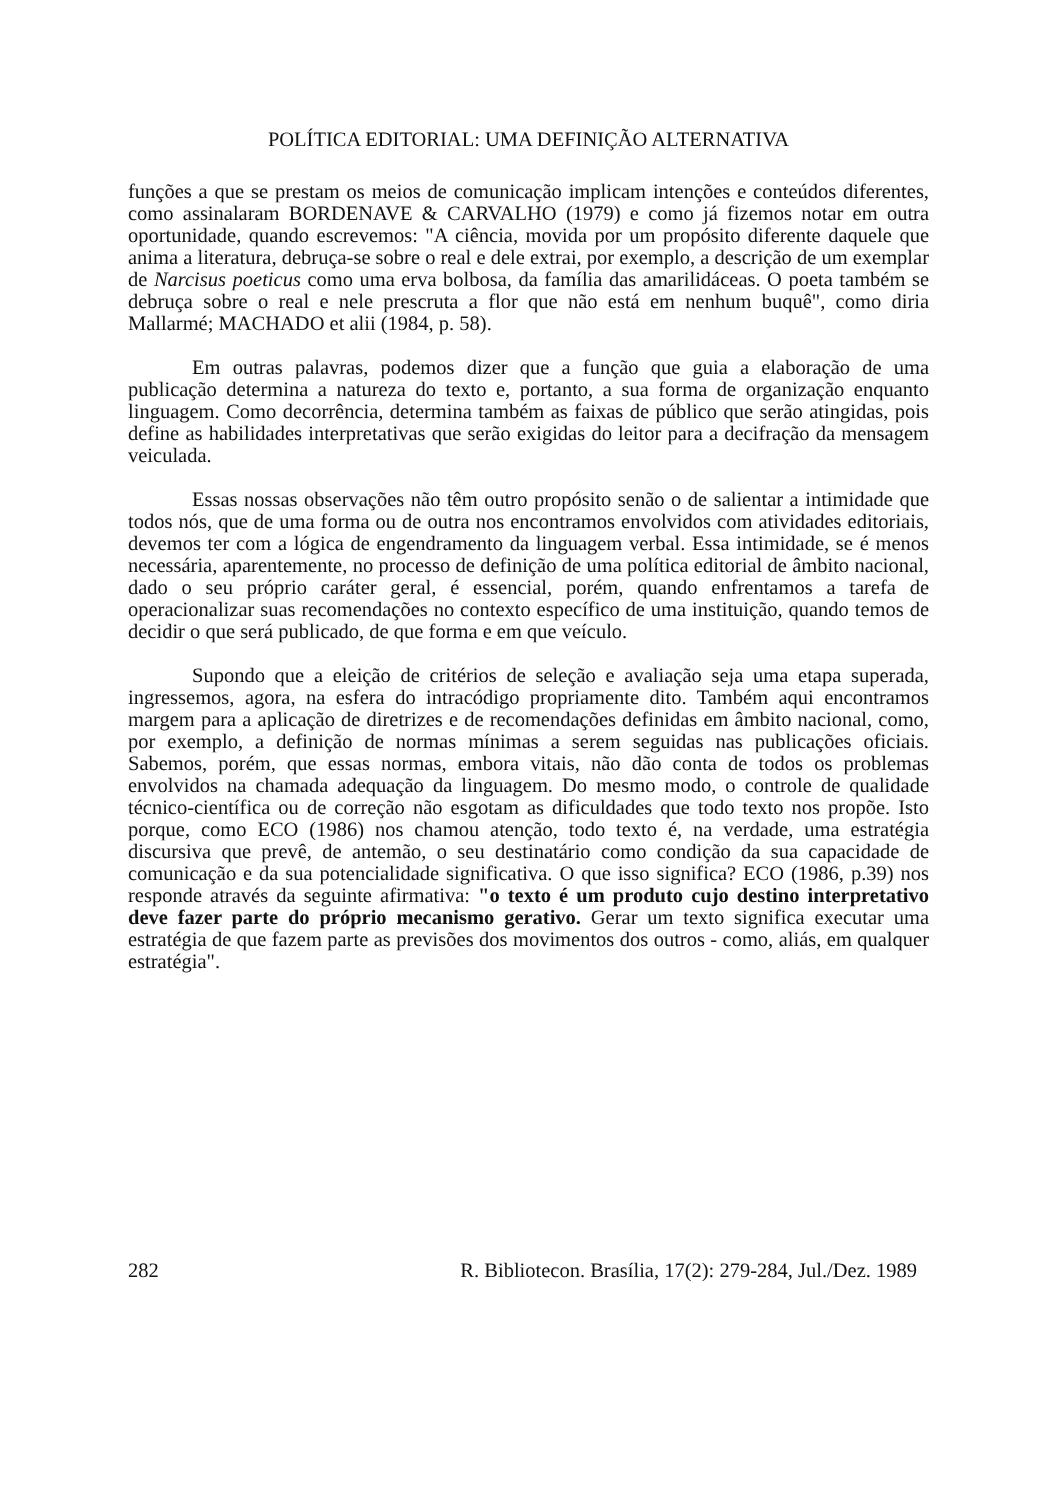POLÍTICA EDITORIAL: UMA DEFINIÇÃO ALTERNATIVA
funções a que se prestam os meios de comunicação implicam intenções e conteúdos diferentes, como assinalaram BORDENAVE & CARVALHO (1979) e como já fizemos notar em outra oportunidade, quando escrevemos: "A ciência, movida por um propósito diferente daquele que anima a literatura, debruça-se sobre o real e dele extrai, por exemplo, a descrição de um exemplar de Narcisus poeticus como uma erva bolbosa, da família das amarilidáceas. O poeta também se debruça sobre o real e nele prescruta a flor que não está em nenhum buquê", como diria Mallarmé; MACHADO et alii (1984, p. 58).
Em outras palavras, podemos dizer que a função que guia a elaboração de uma publicação determina a natureza do texto e, portanto, a sua forma de organização enquanto linguagem. Como decorrência, determina também as faixas de público que serão atingidas, pois define as habilidades interpretativas que serão exigidas do leitor para a decifração da mensagem veiculada.
Essas nossas observações não têm outro propósito senão o de salientar a intimidade que todos nós, que de uma forma ou de outra nos encontramos envolvidos com atividades editoriais, devemos ter com a lógica de engendramento da linguagem verbal. Essa intimidade, se é menos necessária, aparentemente, no processo de definição de uma política editorial de âmbito nacional, dado o seu próprio caráter geral, é essencial, porém, quando enfrentamos a tarefa de operacionalizar suas recomendações no contexto específico de uma instituição, quando temos de decidir o que será publicado, de que forma e em que veículo.
Supondo que a eleição de critérios de seleção e avaliação seja uma etapa superada, ingressemos, agora, na esfera do intracódigo propriamente dito. Também aqui encontramos margem para a aplicação de diretrizes e de recomendações definidas em âmbito nacional, como, por exemplo, a definição de normas mínimas a serem seguidas nas publicações oficiais. Sabemos, porém, que essas normas, embora vitais, não dão conta de todos os problemas envolvidos na chamada adequação da linguagem. Do mesmo modo, o controle de qualidade técnico-científica ou de correção não esgotam as dificuldades que todo texto nos propõe. Isto porque, como ECO (1986) nos chamou atenção, todo texto é, na verdade, uma estratégia discursiva que prevê, de antemão, o seu destinatário como condição da sua capacidade de comunicação e da sua potencialidade significativa. O que isso significa? ECO (1986, p.39) nos responde através da seguinte afirmativa: "o texto é um produto cujo destino interpretativo deve fazer parte do próprio mecanismo gerativo. Gerar um texto significa executar uma estratégia de que fazem parte as previsões dos movimentos dos outros - como, aliás, em qualquer estratégia".
282 R. Bibliotecon. Brasília, 17(2): 279-284, Jul./Dez. 1989